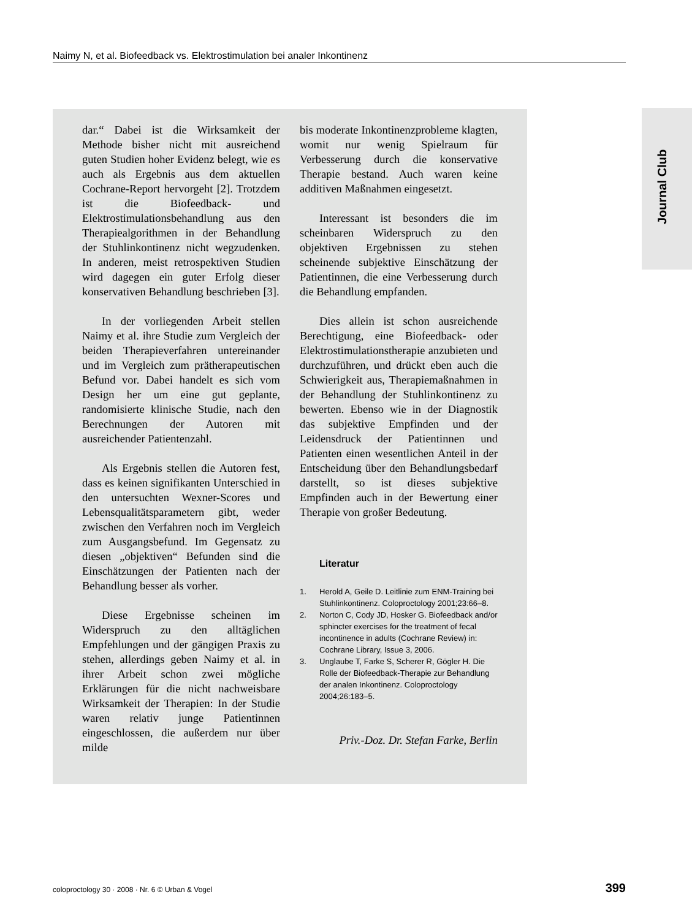Naimy N, et al. Biofeedback vs. Elektrostimulation bei analer Inkontinenz
Journal Club
dar.“ Dabei ist die Wirksamkeit der Methode bisher nicht mit ausreichend guten Studien hoher Evidenz belegt, wie es auch als Ergebnis aus dem aktuellen Cochrane-Report hervorgeht [2]. Trotzdem ist die Biofeedback- und Elektrostimulationsbehandlung aus den Therapiealgorithmen in der Behandlung der Stuhlinkontinenz nicht wegzudenken. In anderen, meist retrospektiven Studien wird dagegen ein guter Erfolg dieser konservativen Behandlung beschrieben [3].
In der vorliegenden Arbeit stellen Naimy et al. ihre Studie zum Vergleich der beiden Therapieverfahren untereinander und im Vergleich zum prätherapeutischen Befund vor. Dabei handelt es sich vom Design her um eine gut geplante, randomisierte klinische Studie, nach den Berechnungen der Autoren mit ausreichender Patientenzahl.
Als Ergebnis stellen die Autoren fest, dass es keinen signifikanten Unterschied in den untersuchten Wexner-Scores und Lebensqualitätsparametern gibt, weder zwischen den Verfahren noch im Vergleich zum Ausgangsbefund. Im Gegensatz zu diesen „objektiven“ Befunden sind die Einschätzungen der Patienten nach der Behandlung besser als vorher.
Diese Ergebnisse scheinen im Widerspruch zu den alltäglichen Empfehlungen und der gängigen Praxis zu stehen, allerdings geben Naimy et al. in ihrer Arbeit schon zwei mögliche Erklärungen für die nicht nachweisbare Wirksamkeit der Therapien: In der Studie waren relativ junge Patientinnen eingeschlossen, die außerdem nur über milde
bis moderate Inkontinenzprobleme klagten, womit nur wenig Spielraum für Verbesserung durch die konservative Therapie bestand. Auch waren keine additiven Maßnahmen eingesetzt.
Interessant ist besonders die im scheinbaren Widerspruch zu den objektiven Ergebnissen zu stehen scheinende subjektive Einschätzung der Patientinnen, die eine Verbesserung durch die Behandlung empfanden.
Dies allein ist schon ausreichende Berechtigung, eine Biofeedback- oder Elektrostimulationstherapie anzubieten und durchzuführen, und drückt eben auch die Schwierigkeit aus, Therapiemaßnahmen in der Behandlung der Stuhlinkontinenz zu bewerten. Ebenso wie in der Diagnostik das subjektive Empfinden und der Leidensdruck der Patientinnen und Patienten einen wesentlichen Anteil in der Entscheidung über den Behandlungsbedarf darstellt, so ist dieses subjektive Empfinden auch in der Bewertung einer Therapie von großer Bedeutung.
Literatur
1. Herold A, Geile D. Leitlinie zum ENM-Training bei Stuhlinkontinenz. Coloproctology 2001;23:66–8.
2. Norton C, Cody JD, Hosker G. Biofeedback and/or sphincter exercises for the treatment of fecal incontinence in adults (Cochrane Review) in: Cochrane Library, Issue 3, 2006.
3. Unglaube T, Farke S, Scherer R, Gögler H. Die Rolle der Biofeedback-Therapie zur Behandlung der analen Inkontinenz. Coloproctology 2004;26:183–5.
Priv.-Doz. Dr. Stefan Farke, Berlin
coloproctology 30 · 2008 · Nr. 6 © Urban & Vogel 399